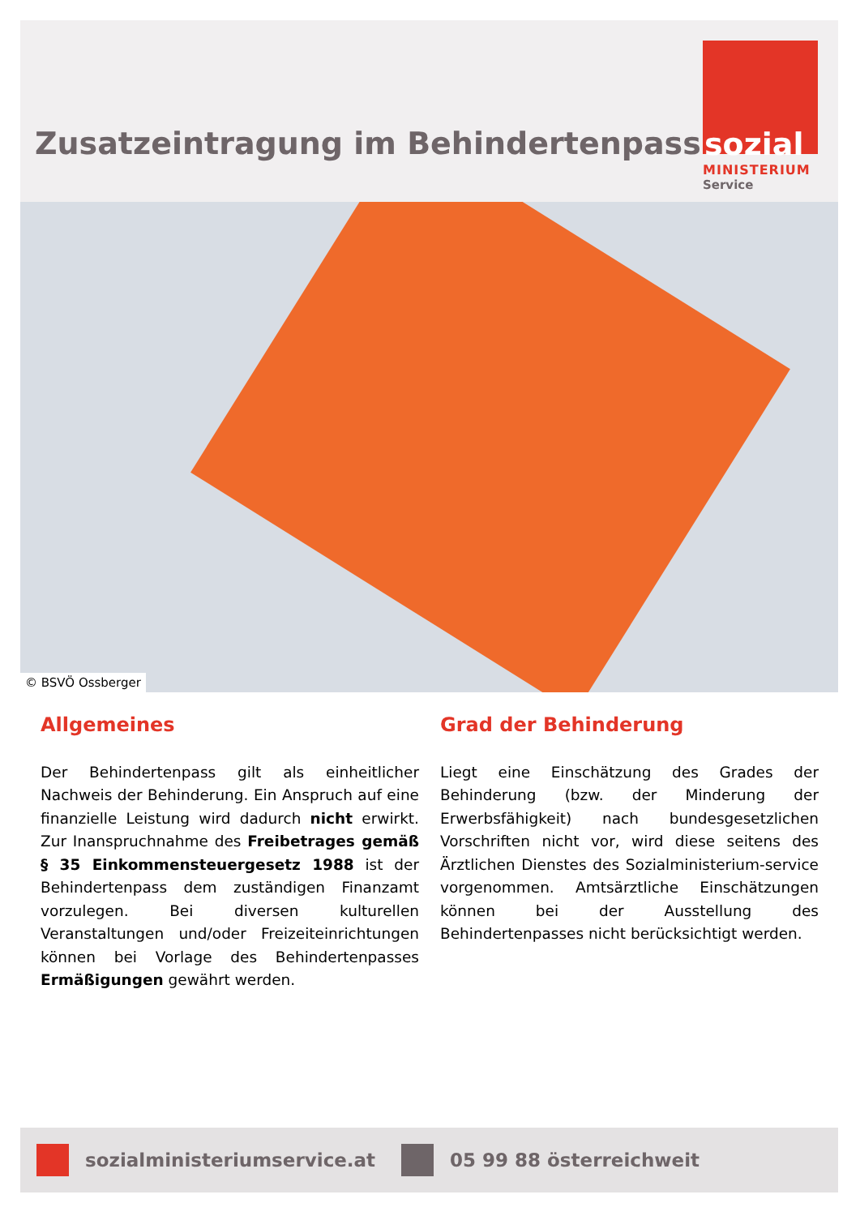Zusatzeintragung im Behindertenpass
sozial
MINISTERIUM
Service
© BSVÖ Ossberger
Allgemeines
Der Behindertenpass gilt als einheitlicher Nachweis der Behinderung. Ein Anspruch auf eine finanzielle Leistung wird dadurch nicht erwirkt. Zur Inanspruchnahme des Freibetrages gemäß § 35 Einkommensteuergesetz 1988 ist der Behindertenpass dem zuständigen Finanzamt vorzulegen. Bei diversen kulturellen Veranstaltungen und/oder Freizeiteinrichtungen können bei Vorlage des Behindertenpasses Ermäßigungen gewährt werden.
Grad der Behinderung
Liegt eine Einschätzung des Grades der Behinderung (bzw. der Minderung der Erwerbsfähigkeit) nach bundesgesetzlichen Vorschriften nicht vor, wird diese seitens des Ärztlichen Dienstes des Sozialministerium-service vorgenommen. Amtsärztliche Einschätzungen können bei der Ausstellung des Behindertenpasses nicht berücksichtigt werden.
sozialministeriumservice.at 05 99 88 österreichweit